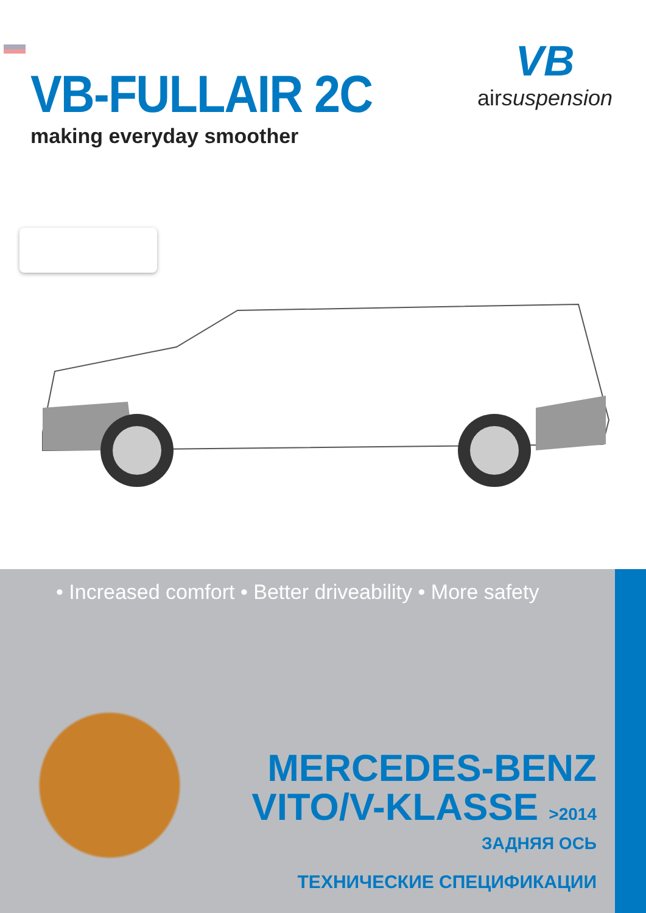VB-FULLAIR 2C
making everyday smoother
VB
airsuspension
• Increased comfort • Better driveability • More safety
MERCEDES-BENZ
VITO/V-KLASSE >2014
ЗАДНЯЯ ОСЬ
ТЕХНИЧЕСКИЕ СПЕЦИФИКАЦИИ